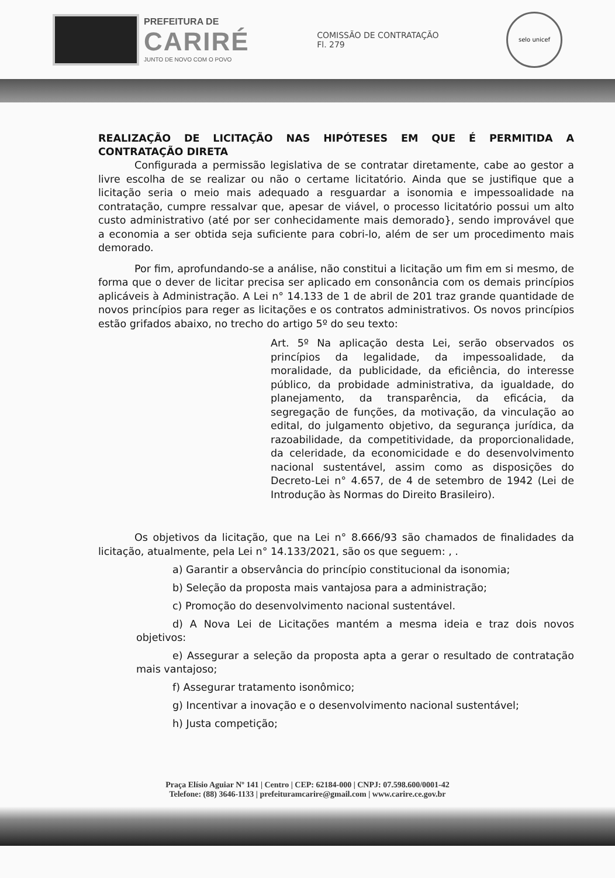PREFEITURA DE
CARIRÉ
JUNTO DE NOVO COM O POVO
COMISSÃO DE CONTRATAÇÃO
Fl. 279
selo unicef
REALIZAÇÃO DE LICITAÇÃO NAS HIPÓTESES EM QUE É PERMITIDA A CONTRATAÇÃO DIRETA
Configurada a permissão legislativa de se contratar diretamente, cabe ao gestor a livre escolha de se realizar ou não o certame licitatório. Ainda que se justifique que a licitação seria o meio mais adequado a resguardar a isonomia e impessoalidade na contratação, cumpre ressalvar que, apesar de viável, o processo licitatório possui um alto custo administrativo (até por ser conhecidamente mais demorado}, sendo improvável que a economia a ser obtida seja suficiente para cobri-lo, além de ser um procedimento mais demorado.
Por fim, aprofundando-se a análise, não constitui a licitação um fim em si mesmo, de forma que o dever de licitar precisa ser aplicado em consonância com os demais princípios aplicáveis à Administração. A Lei n° 14.133 de 1 de abril de 201 traz grande quantidade de novos princípios para reger as licitações e os contratos administrativos. Os novos princípios estão grifados abaixo, no trecho do artigo 5º do seu texto:
Art. 5º Na aplicação desta Lei, serão observados os princípios da legalidade, da impessoalidade, da moralidade, da publicidade, da eficiência, do interesse público, da probidade administrativa, da igualdade, do planejamento, da transparência, da eficácia, da segregação de funções, da motivação, da vinculação ao edital, do julgamento objetivo, da segurança jurídica, da razoabilidade, da competitividade, da proporcionalidade, da celeridade, da economicidade e do desenvolvimento nacional sustentável, assim como as disposições do Decreto-Lei n° 4.657, de 4 de setembro de 1942 (Lei de Introdução às Normas do Direito Brasileiro).
Os objetivos da licitação, que na Lei n° 8.666/93 são chamados de finalidades da licitação, atualmente, pela Lei n° 14.133/2021, são os que seguem: , .
a) Garantir a observância do princípio constitucional da isonomia;
b) Seleção da proposta mais vantajosa para a administração;
c) Promoção do desenvolvimento nacional sustentável.
d) A Nova Lei de Licitações mantém a mesma ideia e traz dois novos objetivos:
e) Assegurar a seleção da proposta apta a gerar o resultado de contratação mais vantajoso;
f) Assegurar tratamento isonômico;
g) Incentivar a inovação e o desenvolvimento nacional sustentável;
h) Justa competição;
Praça Elísio Aguiar Nº 141 | Centro | CEP: 62184-000 | CNPJ: 07.598.600/0001-42
Telefone: (88) 3646-1133 | prefeituramcarire@gmail.com | www.carire.ce.gov.br